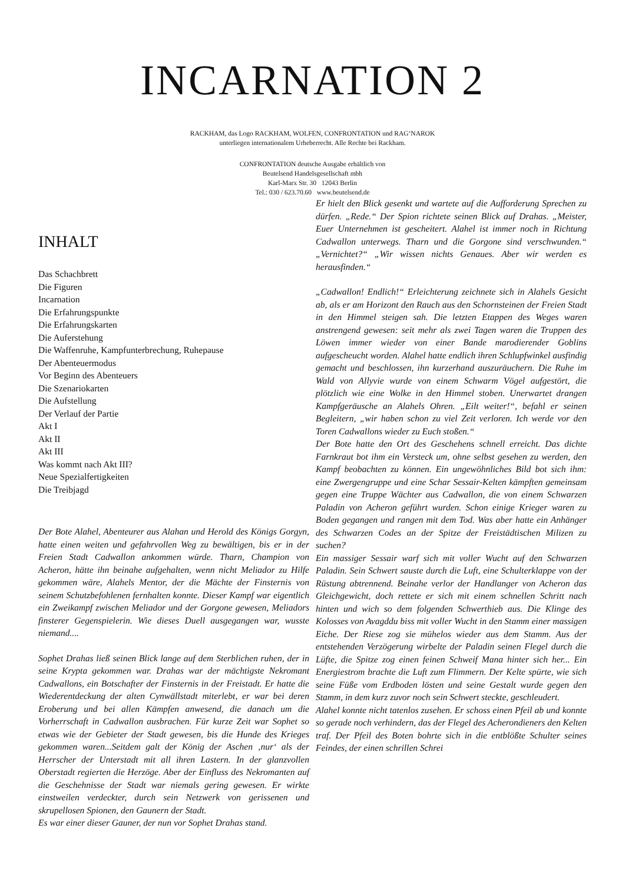INCARNATION 2
RACKHAM, das Logo RACKHAM, WOLFEN, CONFRONTATION und RAG‘NAROK
unterliegen internationalem Urheberrecht. Alle Rechte bei Rackham.
CONFRONTATION deutsche Ausgabe erhältlich von
Beutelsend Handelsgesellschaft mbh
Karl-Marx Str. 30 12043 Berlin
Tel.: 030 / 623.70.60 www.beutelsend.de
INHALT
Das Schachbrett
Die Figuren
Incarnation
Die Erfahrungspunkte
Die Erfahrungskarten
Die Auferstehung
Die Waffenruhe, Kampfunterbrechung, Ruhepause
Der Abenteuermodus
Vor Beginn des Abenteuers
Die Szenariokarten
Die Aufstellung
Der Verlauf der Partie
Akt I
Akt II
Akt III
Was kommt nach Akt III?
Neue Spezialfertigkeiten
Die Treibjagd
Der Bote Alahel, Abenteurer aus Alahan und Herold des Königs Gorgyn, hatte einen weiten und gefahrvollen Weg zu bewältigen, bis er in der Freien Stadt Cadwallon ankommen würde. Tharn, Champion von Acheron, hätte ihn beinahe aufgehalten, wenn nicht Meliador zu Hilfe gekommen wäre, Alahels Mentor, der die Mächte der Finsternis von seinem Schutzbefohlenen fernhalten konnte. Dieser Kampf war eigentlich ein Zweikampf zwischen Meliador und der Gorgone gewesen, Meliadors finsterer Gegenspielerin. Wie dieses Duell ausgegangen war, wusste niemand....
Sophet Drahas ließ seinen Blick lange auf dem Sterblichen ruhen, der in seine Krypta gekommen war. Drahas war der mächtigste Nekromant Cadwallons, ein Botschafter der Finsternis in der Freistadt. Er hatte die Wiederentdeckung der alten Cynwällstadt miterlebt, er war bei deren Eroberung und bei allen Kämpfen anwesend, die danach um die Vorherrschaft in Cadwallon ausbrachen. Für kurze Zeit war Sophet so etwas wie der Gebieter der Stadt gewesen, bis die Hunde des Krieges gekommen waren...Seitdem galt der König der Aschen ‚nur‘ als der Herrscher der Unterstadt mit all ihren Lastern. In der glanzvollen Oberstadt regierten die Herzöge. Aber der Einfluss des Nekromanten auf die Geschehnisse der Stadt war niemals gering gewesen. Er wirkte einstweilen verdeckter, durch sein Netzwerk von gerissenen und skrupellosen Spionen, den Gaunern der Stadt.
Es war einer dieser Gauner, der nun vor Sophet Drahas stand.
Er hielt den Blick gesenkt und wartete auf die Aufforderung Sprechen zu dürfen. „Rede.“ Der Spion richtete seinen Blick auf Drahas. „Meister, Euer Unternehmen ist gescheitert. Alahel ist immer noch in Richtung Cadwallon unterwegs. Tharn und die Gorgone sind verschwunden.“ „Vernichtet?“ „Wir wissen nichts Genaues. Aber wir werden es herausfinden.“
„Cadwallon! Endlich!“ Erleichterung zeichnete sich in Alahels Gesicht ab, als er am Horizont den Rauch aus den Schornsteinen der Freien Stadt in den Himmel steigen sah. Die letzten Etappen des Weges waren anstrengend gewesen: seit mehr als zwei Tagen waren die Truppen des Löwen immer wieder von einer Bande marodierender Goblins aufgescheucht worden. Alahel hatte endlich ihren Schlupfwinkel ausfindig gemacht und beschlossen, ihn kurzerhand auszuräuchern. Die Ruhe im Wald von Allyvie wurde von einem Schwarm Vögel aufgestört, die plötzlich wie eine Wolke in den Himmel stoben. Unerwartet drangen Kampfgeräusche an Alahels Ohren. „Eilt weiter!“, befahl er seinen Begleitern, „wir haben schon zu viel Zeit verloren. Ich werde vor den Toren Cadwallons wieder zu Euch stoßen.“
Der Bote hatte den Ort des Geschehens schnell erreicht. Das dichte Farnkraut bot ihm ein Versteck um, ohne selbst gesehen zu werden, den Kampf beobachten zu können. Ein ungewöhnliches Bild bot sich ihm: eine Zwergengruppe und eine Schar Sessair-Kelten kämpften gemeinsam gegen eine Truppe Wächter aus Cadwallon, die von einem Schwarzen Paladin von Acheron geführt wurden. Schon einige Krieger waren zu Boden gegangen und rangen mit dem Tod. Was aber hatte ein Anhänger des Schwarzen Codes an der Spitze der Freistädtischen Milizen zu suchen?
Ein massiger Sessair warf sich mit voller Wucht auf den Schwarzen Paladin. Sein Schwert sauste durch die Luft, eine Schulterklappe von der Rüstung abtrennend. Beinahe verlor der Handlanger von Acheron das Gleichgewicht, doch rettete er sich mit einem schnellen Schritt nach hinten und wich so dem folgenden Schwerthieb aus. Die Klinge des Kolosses von Avagddu biss mit voller Wucht in den Stamm einer massigen Eiche. Der Riese zog sie mühelos wieder aus dem Stamm. Aus der entstehenden Verzögerung wirbelte der Paladin seinen Flegel durch die Lüfte, die Spitze zog einen feinen Schweif Mana hinter sich her... Ein Energiestrom brachte die Luft zum Flimmern. Der Kelte spürte, wie sich seine Füße vom Erdboden lösten und seine Gestalt wurde gegen den Stamm, in dem kurz zuvor noch sein Schwert steckte, geschleudert.
Alahel konnte nicht tatenlos zusehen. Er schoss einen Pfeil ab und konnte so gerade noch verhindern, das der Flegel des Acherondieners den Kelten traf. Der Pfeil des Boten bohrte sich in die entblößte Schulter seines Feindes, der einen schrillen Schrei